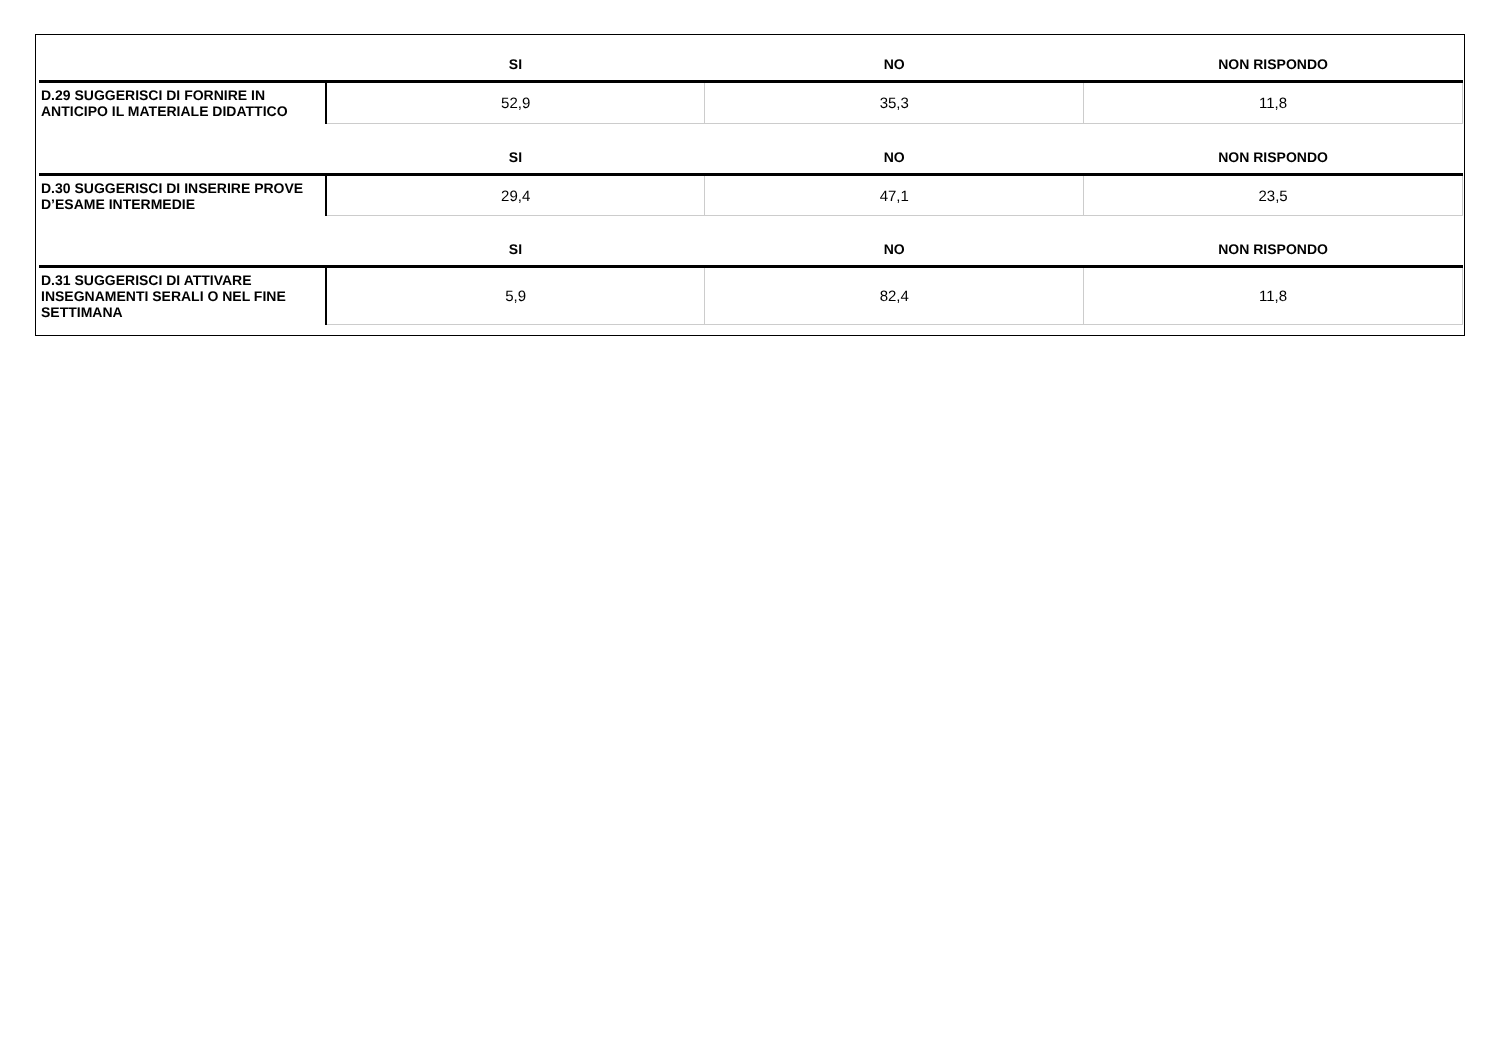| | SI | NO | NON RISPONDO |
| --- | --- | --- | --- |
| D.29 SUGGERISCI DI FORNIRE IN ANTICIPO IL MATERIALE DIDATTICO | 52,9 | 35,3 | 11,8 |
| | SI | NO | NON RISPONDO |
| D.30 SUGGERISCI DI INSERIRE PROVE D’ESAME INTERMEDIE | 29,4 | 47,1 | 23,5 |
| | SI | NO | NON RISPONDO |
| D.31 SUGGERISCI DI ATTIVARE INSEGNAMENTI SERALI O NEL FINE SETTIMANA | 5,9 | 82,4 | 11,8 |